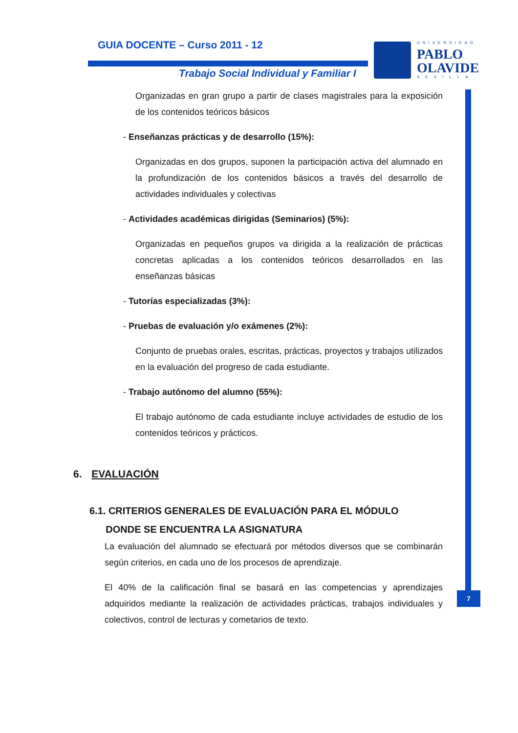GUIA DOCENTE – Curso 2011 - 12
Trabajo Social Individual y Familiar I
UNIVERSIDAD
PABLO
OLAVIDE
SEVILLA
7
Organizadas en gran grupo a partir de clases magistrales para la exposición de los contenidos teóricos básicos
- Enseñanzas prácticas y de desarrollo (15%):
Organizadas en dos grupos, suponen la participación activa del alumnado en la profundización de los contenidos básicos a través del desarrollo de actividades individuales y colectivas
- Actividades académicas dirigidas (Seminarios) (5%):
Organizadas en pequeños grupos va dirigida a la realización de prácticas concretas aplicadas a los contenidos teóricos desarrollados en las enseñanzas básicas
- Tutorías especializadas (3%):
- Pruebas de evaluación y/o exámenes (2%):
Conjunto de pruebas orales, escritas, prácticas, proyectos y trabajos utilizados en la evaluación del progreso de cada estudiante.
- Trabajo autónomo del alumno (55%):
El trabajo autónomo de cada estudiante incluye actividades de estudio de los contenidos teóricos y prácticos.
6. EVALUACIÓN
6.1. CRITERIOS GENERALES DE EVALUACIÓN PARA EL MÓDULO
DONDE SE ENCUENTRA LA ASIGNATURA
La evaluación del alumnado se efectuará por métodos diversos que se combinarán según criterios, en cada uno de los procesos de aprendizaje.
El 40% de la calificación final se basará en las competencias y aprendizajes adquiridos mediante la realización de actividades prácticas, trabajos individuales y colectivos, control de lecturas y cometarios de texto.